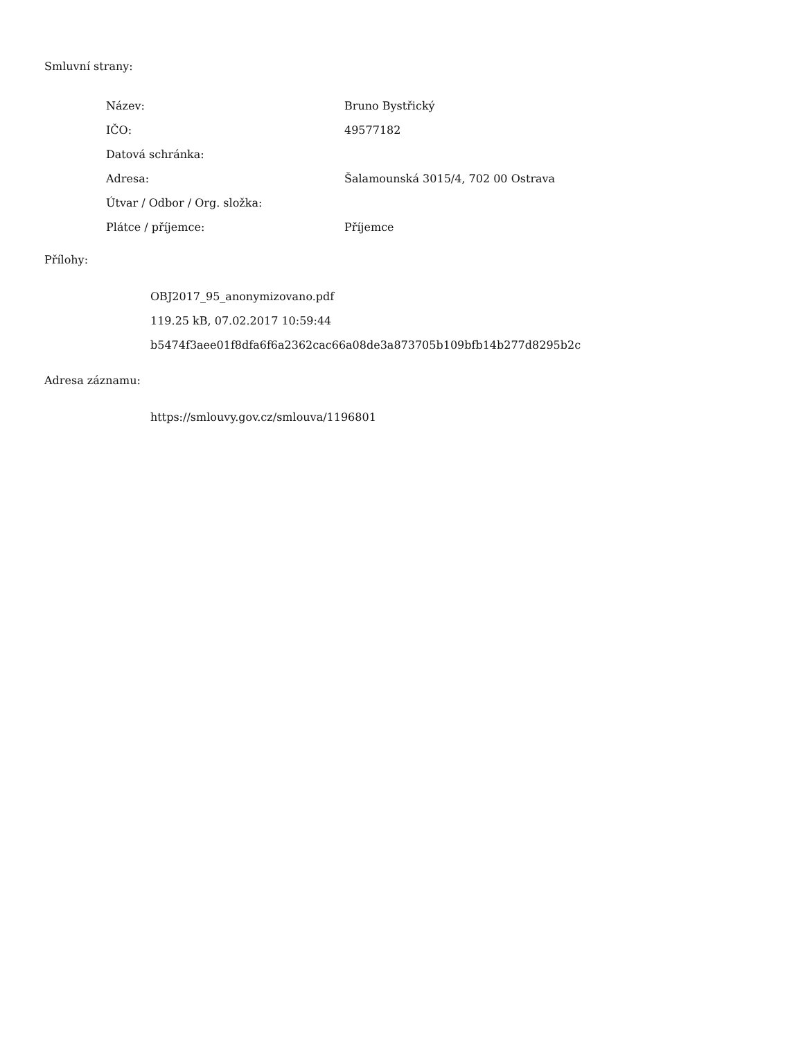Smluvní strany:
| Název: | Bruno Bystřický |
| IČO: | 49577182 |
| Datová schránka: | |
| Adresa: | Šalamounská 3015/4, 702 00 Ostrava |
| Útvar / Odbor / Org. složka: | |
| Plátce / příjemce: | Příjemce |
Přílohy:
OBJ2017_95_anonymizovano.pdf
119.25 kB, 07.02.2017 10:59:44
b5474f3aee01f8dfa6f6a2362cac66a08de3a873705b109bfb14b277d8295b2c
Adresa záznamu:
https://smlouvy.gov.cz/smlouva/1196801